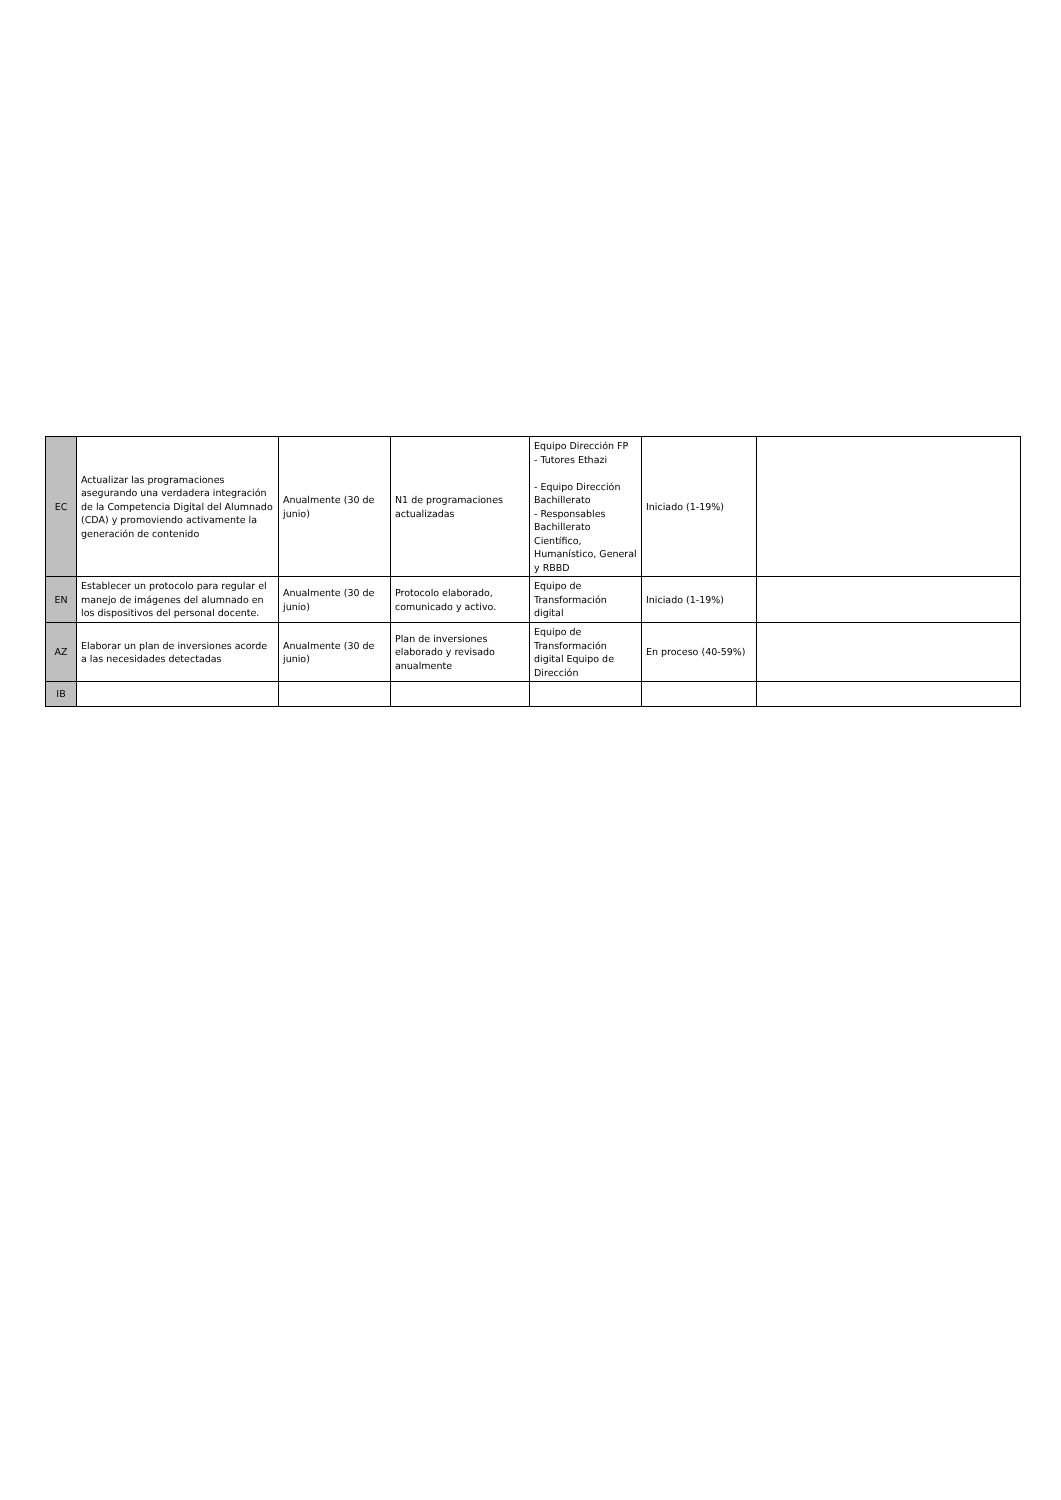| EC | Actualizar las programaciones asegurando una verdadera integración de la Competencia Digital del Alumnado (CDA) y promoviendo activamente la generación de contenido | Anualmente (30 de junio) | N1 de programaciones actualizadas | Equipo Dirección FP - Tutores Ethazi - Equipo Dirección Bachillerato - Responsables Bachillerato Científico, Humanístico, General y RBBD | Iniciado (1-19%) | |
| EN | Establecer un protocolo para regular el manejo de imágenes del alumnado en los dispositivos del personal docente. | Anualmente (30 de junio) | Protocolo elaborado, comunicado y activo. | Equipo de Transformación digital | Iniciado (1-19%) | |
| AZ | Elaborar un plan de inversiones acorde a las necesidades detectadas | Anualmente (30 de junio) | Plan de inversiones elaborado y revisado anualmente | Equipo de Transformación digital Equipo de Dirección | En proceso (40-59%) | |
| IB | | | | | | |